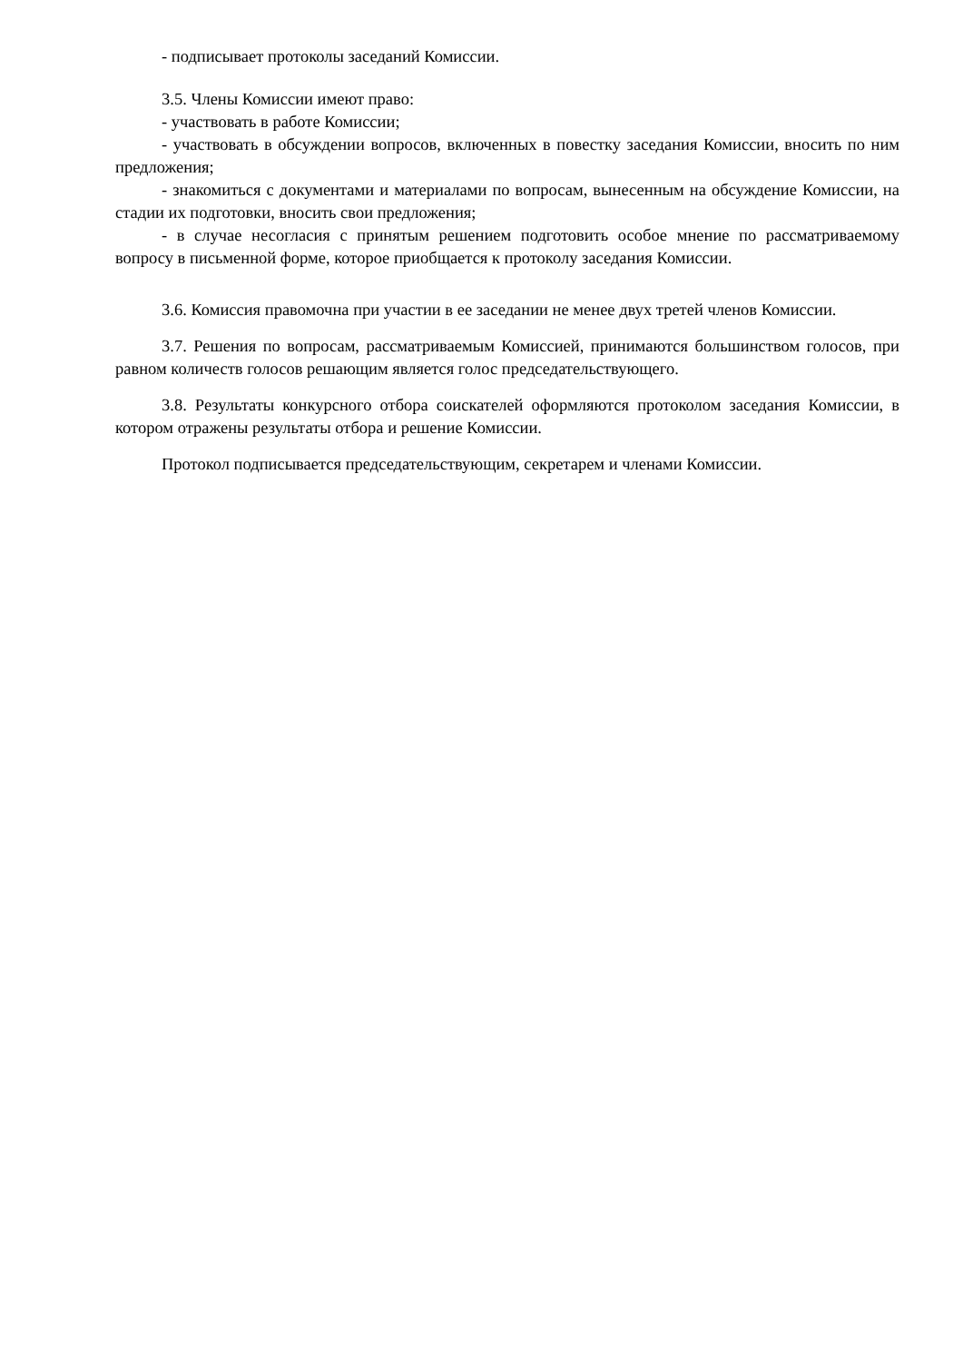- подписывает протоколы заседаний Комиссии.
3.5. Члены Комиссии имеют право:
- участвовать в работе Комиссии;
- участвовать в обсуждении вопросов, включенных в повестку заседания Комиссии, вносить по ним предложения;
- знакомиться с документами и материалами по вопросам, вынесенным на обсуждение Комиссии, на стадии их подготовки, вносить свои предложения;
- в случае несогласия с принятым решением подготовить особое мнение по рассматриваемому вопросу в письменной форме, которое приобщается к протоколу заседания Комиссии.
3.6. Комиссия правомочна при участии в ее заседании не менее двух третей членов Комиссии.
3.7. Решения по вопросам, рассматриваемым Комиссией, принимаются большинством голосов, при равном количеств голосов решающим является голос председательствующего.
3.8. Результаты конкурсного отбора соискателей оформляются протоколом заседания Комиссии, в котором отражены результаты отбора и решение Комиссии.
Протокол подписывается председательствующим, секретарем и членами Комиссии.